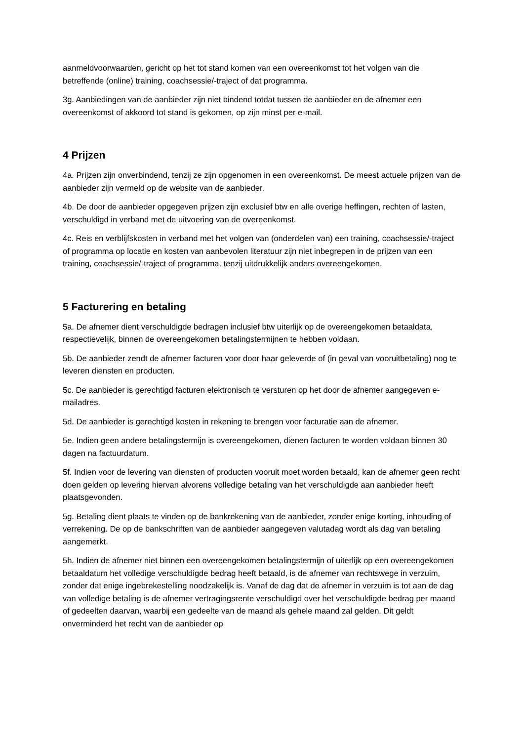aanmeldvoorwaarden, gericht op het tot stand komen van een overeenkomst tot het volgen van die betreffende (online) training, coachsessie/-traject of dat programma.
3g. Aanbiedingen van de aanbieder zijn niet bindend totdat tussen de aanbieder en de afnemer een overeenkomst of akkoord tot stand is gekomen, op zijn minst per e-mail.
4 Prijzen
4a. Prijzen zijn onverbindend, tenzij ze zijn opgenomen in een overeenkomst. De meest actuele prijzen van de aanbieder zijn vermeld op de website van de aanbieder.
4b. De door de aanbieder opgegeven prijzen zijn exclusief btw en alle overige heffingen, rechten of lasten, verschuldigd in verband met de uitvoering van de overeenkomst.
4c. Reis en verblijfskosten in verband met het volgen van (onderdelen van) een training, coachsessie/-traject of programma op locatie en kosten van aanbevolen literatuur zijn niet inbegrepen in de prijzen van een training, coachsessie/-traject of programma, tenzij uitdrukkelijk anders overeengekomen.
5 Facturering en betaling
5a. De afnemer dient verschuldigde bedragen inclusief btw uiterlijk op de overeengekomen betaaldata, respectievelijk, binnen de overeengekomen betalingstermijnen te hebben voldaan.
5b. De aanbieder zendt de afnemer facturen voor door haar geleverde of (in geval van vooruitbetaling) nog te leveren diensten en producten.
5c. De aanbieder is gerechtigd facturen elektronisch te versturen op het door de afnemer aangegeven e-mailadres.
5d. De aanbieder is gerechtigd kosten in rekening te brengen voor facturatie aan de afnemer.
5e. Indien geen andere betalingstermijn is overeengekomen, dienen facturen te worden voldaan binnen 30 dagen na factuurdatum.
5f. Indien voor de levering van diensten of producten vooruit moet worden betaald, kan de afnemer geen recht doen gelden op levering hiervan alvorens volledige betaling van het verschuldigde aan aanbieder heeft plaatsgevonden.
5g. Betaling dient plaats te vinden op de bankrekening van de aanbieder, zonder enige korting, inhouding of verrekening. De op de bankschriften van de aanbieder aangegeven valutadag wordt als dag van betaling aangemerkt.
5h. Indien de afnemer niet binnen een overeengekomen betalingstermijn of uiterlijk op een overeengekomen betaaldatum het volledige verschuldigde bedrag heeft betaald, is de afnemer van rechtswege in verzuim, zonder dat enige ingebrekestelling noodzakelijk is. Vanaf de dag dat de afnemer in verzuim is tot aan de dag van volledige betaling is de afnemer vertragingsrente verschuldigd over het verschuldigde bedrag per maand of gedeelten daarvan, waarbij een gedeelte van de maand als gehele maand zal gelden. Dit geldt onverminderd het recht van de aanbieder op